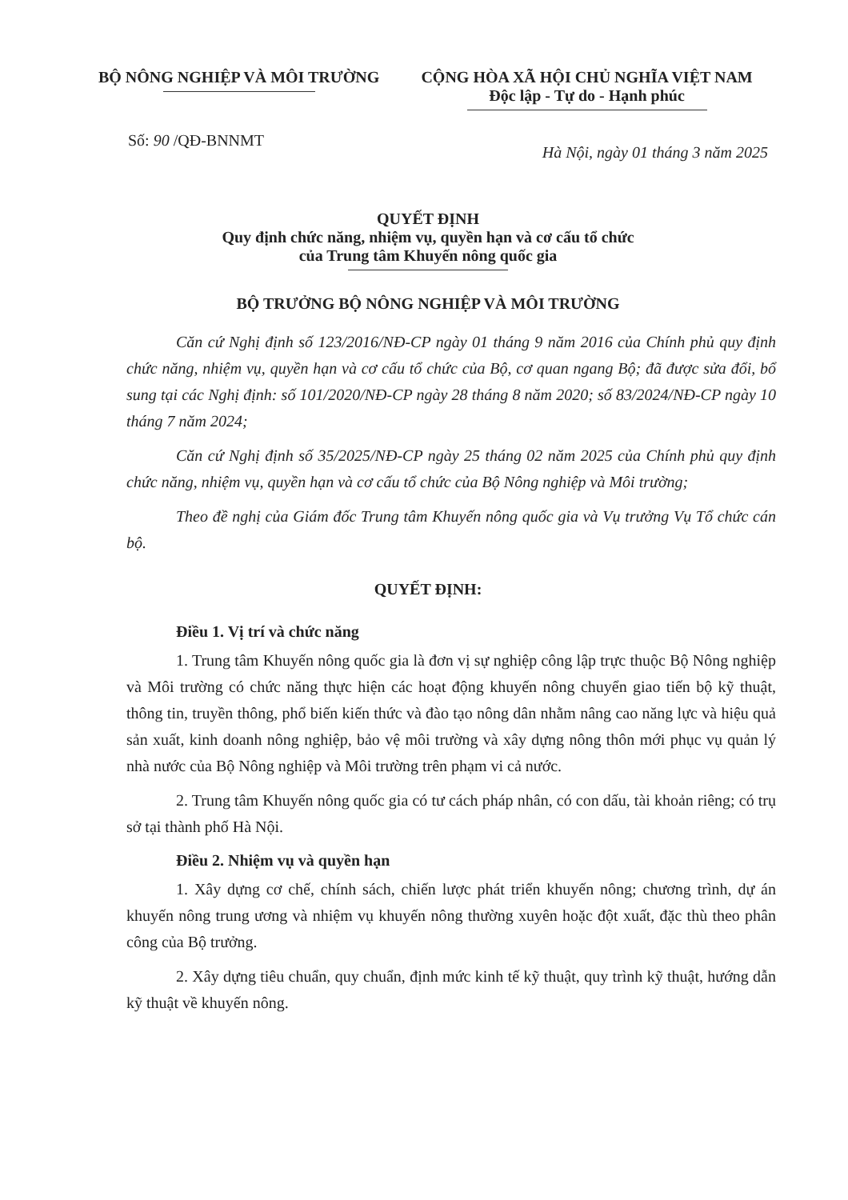BỘ NÔNG NGHIỆP VÀ MÔI TRƯỜNG CỘNG HÒA XÃ HỘI CHỦ NGHĨA VIỆT NAM
Độc lập - Tự do - Hạnh phúc
Số: 90 /QĐ-BNNMT
Hà Nội, ngày 01 tháng 3 năm 2025
QUYẾT ĐỊNH
Quy định chức năng, nhiệm vụ, quyền hạn và cơ cấu tổ chức
của Trung tâm Khuyến nông quốc gia
BỘ TRƯỞNG BỘ NÔNG NGHIỆP VÀ MÔI TRƯỜNG
Căn cứ Nghị định số 123/2016/NĐ-CP ngày 01 tháng 9 năm 2016 của Chính phủ quy định chức năng, nhiệm vụ, quyền hạn và cơ cấu tổ chức của Bộ, cơ quan ngang Bộ; đã được sửa đổi, bổ sung tại các Nghị định: số 101/2020/NĐ-CP ngày 28 tháng 8 năm 2020; số 83/2024/NĐ-CP ngày 10 tháng 7 năm 2024;
Căn cứ Nghị định số 35/2025/NĐ-CP ngày 25 tháng 02 năm 2025 của Chính phủ quy định chức năng, nhiệm vụ, quyền hạn và cơ cấu tổ chức của Bộ Nông nghiệp và Môi trường;
Theo đề nghị của Giám đốc Trung tâm Khuyến nông quốc gia và Vụ trưởng Vụ Tổ chức cán bộ.
QUYẾT ĐỊNH:
Điều 1. Vị trí và chức năng
1. Trung tâm Khuyến nông quốc gia là đơn vị sự nghiệp công lập trực thuộc Bộ Nông nghiệp và Môi trường có chức năng thực hiện các hoạt động khuyến nông chuyển giao tiến bộ kỹ thuật, thông tin, truyền thông, phổ biến kiến thức và đào tạo nông dân nhằm nâng cao năng lực và hiệu quả sản xuất, kinh doanh nông nghiệp, bảo vệ môi trường và xây dựng nông thôn mới phục vụ quản lý nhà nước của Bộ Nông nghiệp và Môi trường trên phạm vi cả nước.
2. Trung tâm Khuyến nông quốc gia có tư cách pháp nhân, có con dấu, tài khoản riêng; có trụ sở tại thành phố Hà Nội.
Điều 2. Nhiệm vụ và quyền hạn
1. Xây dựng cơ chế, chính sách, chiến lược phát triển khuyến nông; chương trình, dự án khuyến nông trung ương và nhiệm vụ khuyến nông thường xuyên hoặc đột xuất, đặc thù theo phân công của Bộ trưởng.
2. Xây dựng tiêu chuẩn, quy chuẩn, định mức kinh tế kỹ thuật, quy trình kỹ thuật, hướng dẫn kỹ thuật về khuyến nông.